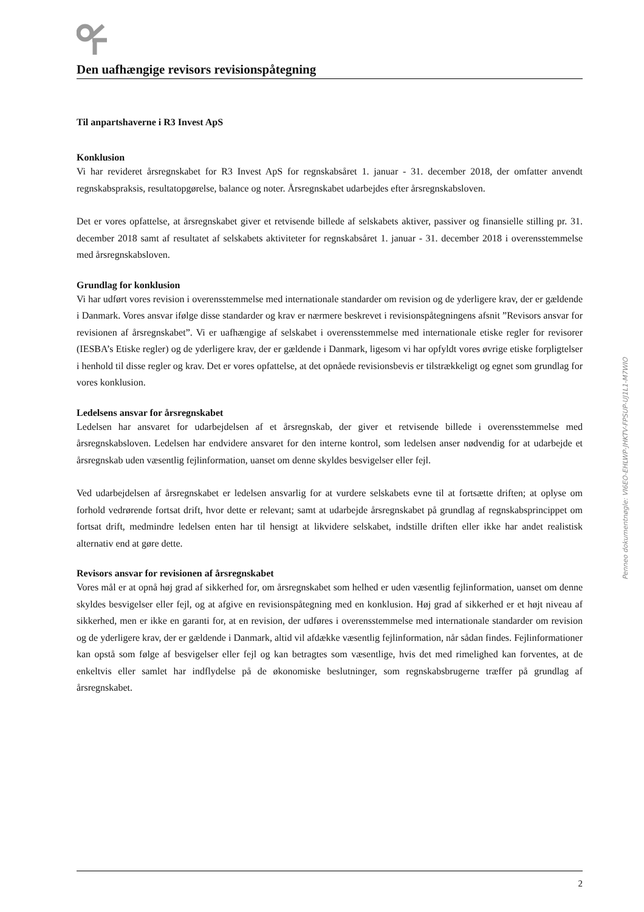Den uafhængige revisors revisionspåtegning
Til anpartshaverne i R3 Invest ApS
Konklusion
Vi har revideret årsregnskabet for R3 Invest ApS for regnskabsåret 1. januar - 31. december 2018, der omfatter anvendt regnskabspraksis, resultatopgørelse, balance og noter. Årsregnskabet udarbejdes efter årsregnskabsloven.
Det er vores opfattelse, at årsregnskabet giver et retvisende billede af selskabets aktiver, passiver og finansielle stilling pr. 31. december 2018 samt af resultatet af selskabets aktiviteter for regnskabsåret 1. januar - 31. december 2018 i overensstemmelse med årsregnskabsloven.
Grundlag for konklusion
Vi har udført vores revision i overensstemmelse med internationale standarder om revision og de yderligere krav, der er gældende i Danmark. Vores ansvar ifølge disse standarder og krav er nærmere beskrevet i revisionspåtegningens afsnit ”Revisors ansvar for revisionen af årsregnskabet”. Vi er uafhængige af selskabet i overensstemmelse med internationale etiske regler for revisorer (IESBA’s Etiske regler) og de yderligere krav, der er gældende i Danmark, ligesom vi har opfyldt vores øvrige etiske forpligtelser i henhold til disse regler og krav. Det er vores opfattelse, at det opnåede revisionsbevis er tilstrækkeligt og egnet som grundlag for vores konklusion.
Ledelsens ansvar for årsregnskabet
Ledelsen har ansvaret for udarbejdelsen af et årsregnskab, der giver et retvisende billede i overensstemmelse med årsregnskabsloven. Ledelsen har endvidere ansvaret for den interne kontrol, som ledelsen anser nødvendig for at udarbejde et årsregnskab uden væsentlig fejlinformation, uanset om denne skyldes besvigelser eller fejl.
Ved udarbejdelsen af årsregnskabet er ledelsen ansvarlig for at vurdere selskabets evne til at fortsætte driften; at oplyse om forhold vedrørende fortsat drift, hvor dette er relevant; samt at udarbejde årsregnskabet på grundlag af regnskabsprincippet om fortsat drift, medmindre ledelsen enten har til hensigt at likvidere selskabet, indstille driften eller ikke har andet realistisk alternativ end at gøre dette.
Revisors ansvar for revisionen af årsregnskabet
Vores mål er at opnå høj grad af sikkerhed for, om årsregnskabet som helhed er uden væsentlig fejlinformation, uanset om denne skyldes besvigelser eller fejl, og at afgive en revisionspåtegning med en konklusion. Høj grad af sikkerhed er et højt niveau af sikkerhed, men er ikke en garanti for, at en revision, der udføres i overensstemmelse med internationale standarder om revision og de yderligere krav, der er gældende i Danmark, altid vil afdække væsentlig fejlinformation, når sådan findes. Fejlinformationer kan opstå som følge af besvigelser eller fejl og kan betragtes som væsentlige, hvis det med rimelighed kan forventes, at de enkeltvis eller samlet har indflydelse på de økonomiske beslutninger, som regnskabsbrugerne træffer på grundlag af årsregnskabet.
2
Penneo dokumentnøgle: VI6EO-EHLWP-JHKTV-FPSUP-UJ1L1-M7WIO